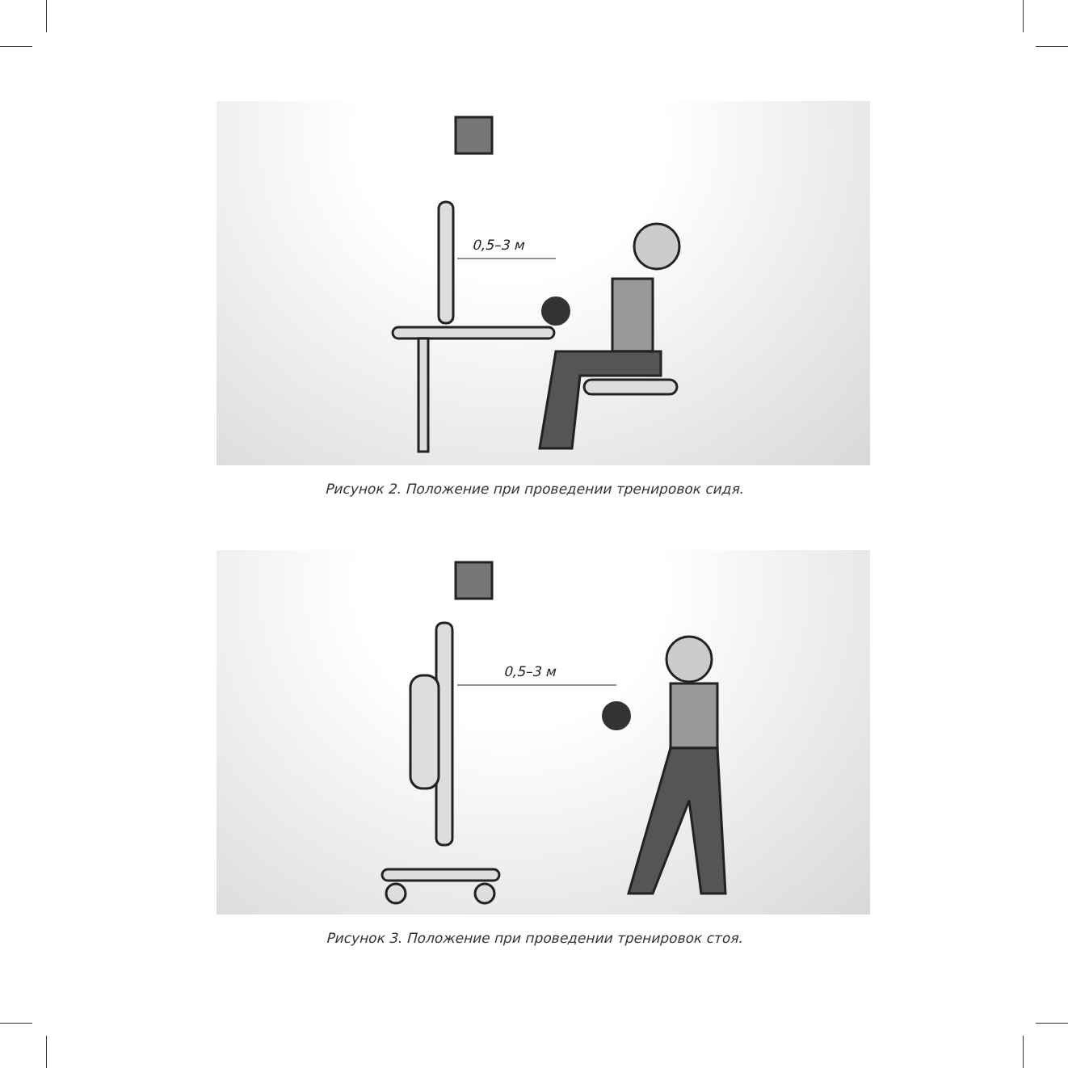0,5–3 м
Рисунок 2. Положение при проведении тренировок сидя.
0,5–3 м
Рисунок 3. Положение при проведении тренировок стоя.